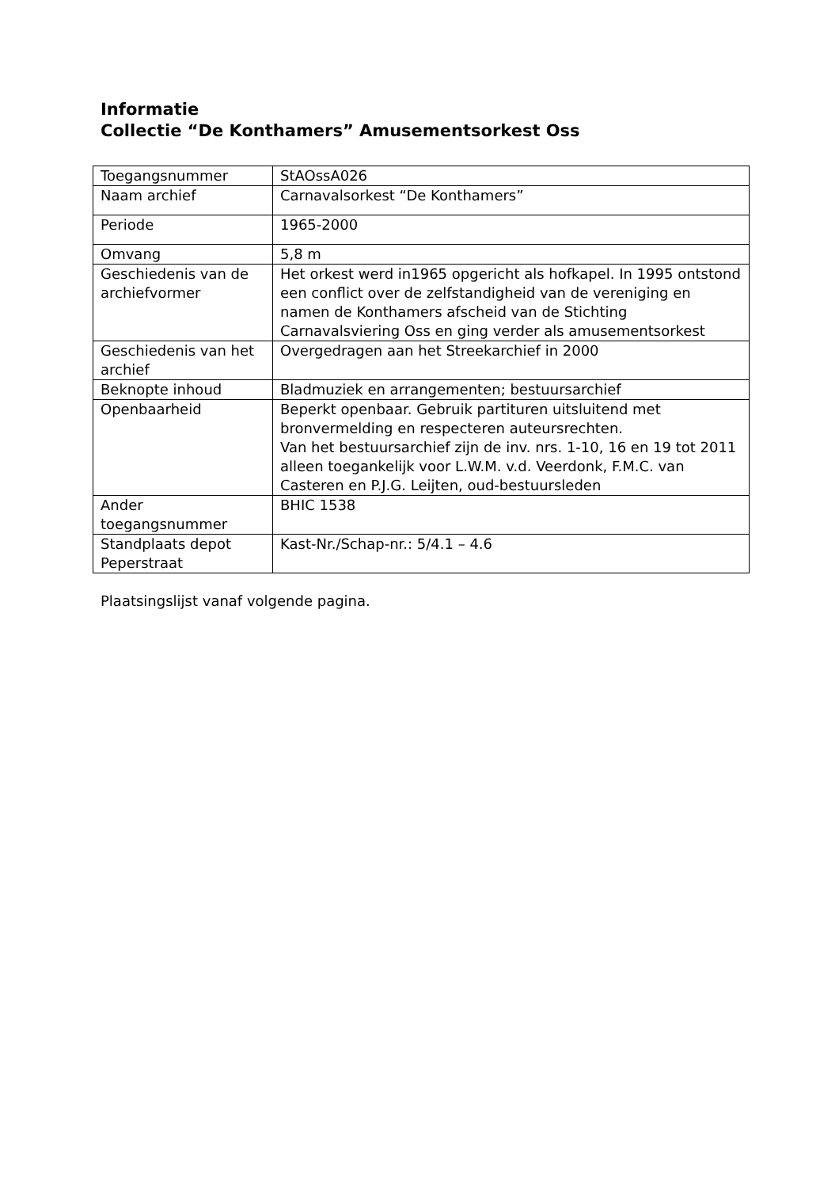Informatie
Collectie “De Konthamers” Amusementsorkest Oss
| Toegangsnummer | StAOssA026 |
| Naam archief | Carnavalsorkest “De Konthamers” |
| Periode | 1965-2000 |
| Omvang | 5,8 m |
| Geschiedenis van de archiefvormer | Het orkest werd in1965 opgericht als hofkapel. In 1995 ontstond een conflict over de zelfstandigheid van de vereniging en namen de Konthamers afscheid van de Stichting Carnavalsviering Oss en ging verder als amusementsorkest |
| Geschiedenis van het archief | Overgedragen aan het Streekarchief in 2000 |
| Beknopte inhoud | Bladmuziek en arrangementen; bestuursarchief |
| Openbaarheid | Beperkt openbaar. Gebruik partituren uitsluitend met bronvermelding en respecteren auteursrechten. Van het bestuursarchief zijn de inv. nrs. 1-10, 16 en 19 tot 2011 alleen toegankelijk voor L.W.M. v.d. Veerdonk, F.M.C. van Casteren en P.J.G. Leijten, oud-bestuursleden |
| Ander toegangsnummer | BHIC 1538 |
| Standplaats depot Peperstraat | Kast-Nr./Schap-nr.: 5/4.1 – 4.6 |
Plaatsingslijst vanaf volgende pagina.